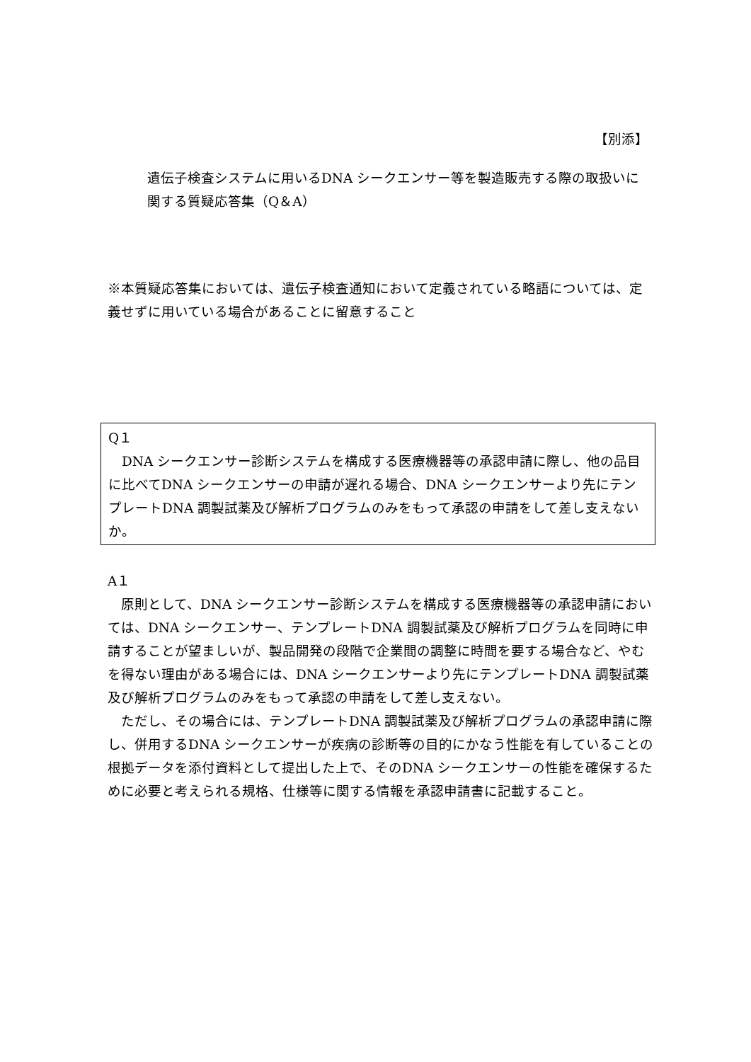【別添】
遺伝子検査システムに用いるDNA シークエンサー等を製造販売する際の取扱いに関する質疑応答集（Q＆A）
※本質疑応答集においては、遺伝子検査通知において定義されている略語については、定義せずに用いている場合があることに留意すること
Q１
　DNA シークエンサー診断システムを構成する医療機器等の承認申請に際し、他の品目に比べてDNA シークエンサーの申請が遅れる場合、DNA シークエンサーより先にテンプレートDNA 調製試薬及び解析プログラムのみをもって承認の申請をして差し支えないか。
A１
　原則として、DNA シークエンサー診断システムを構成する医療機器等の承認申請においては、DNA シークエンサー、テンプレートDNA 調製試薬及び解析プログラムを同時に申請することが望ましいが、製品開発の段階で企業間の調整に時間を要する場合など、やむを得ない理由がある場合には、DNA シークエンサーより先にテンプレートDNA 調製試薬及び解析プログラムのみをもって承認の申請をして差し支えない。
　ただし、その場合には、テンプレートDNA 調製試薬及び解析プログラムの承認申請に際し、併用するDNA シークエンサーが疾病の診断等の目的にかなう性能を有していることの根拠データを添付資料として提出した上で、そのDNA シークエンサーの性能を確保するために必要と考えられる規格、仕様等に関する情報を承認申請書に記載すること。